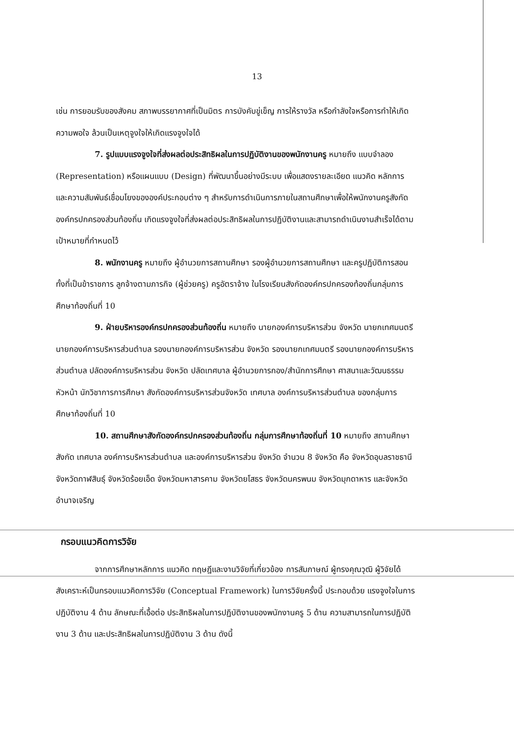13
เช่น การยอมรับของสังคม สภาพบรรยากาศที่เป็นมิตร การบังคับขู่เข็ญ การให้รางวัล หรือกำลังใจหรือการทำให้เกิดความพอใจ ล้วนเป็นเหตุจูงใจให้เกิดแรงจูงใจได้
7. รูปแบบแรงจูงใจที่ส่งผลต่อประสิทธิผลในการปฏิบัติงานของพนักงานครู หมายถึง แบบจำลอง (Representation) หรือแผนแบบ (Design) ที่พัฒนาขึ้นอย่างมีระบบ เพื่อแสดงรายละเอียด แนวคิด หลักการและความสัมพันธ์เชื่อมโยงขององค์ประกอบต่าง ๆ สำหรับการดำเนินการภายในสถานศึกษาเพื่อให้พนักงานครูสังกัดองค์กรปกครองส่วนท้องถิ่น เกิดแรงจูงใจที่ส่งผลต่อประสิทธิผลในการปฏิบัติงานและสามารถดำเนินงานสำเร็จได้ตาม เป้าหมายที่กำหนดไว้
8. พนักงานครู หมายถึง ผู้อำนวยการสถานศึกษา รองผู้อำนวยการสถานศึกษา และครูปฏิบัติการสอนทั้งที่เป็นข้าราชการ ลูกจ้างตามภารกิจ (ผู้ช่วยครู) ครูอัตราจ้าง ในโรงเรียนสังกัดองค์กรปกครองท้องถิ่นกลุ่มการศึกษาท้องถิ่นที่ 10
9. ฝ่ายบริหารองค์กรปกครองส่วนท้องถิ่น หมายถึง นายกองค์การบริหารส่วน จังหวัด นายกเทศมนตรี นายกองค์การบริหารส่วนตำบล รองนายกองค์การบริหารส่วน จังหวัด รองนายกเทศมนตรี รองนายกองค์การบริหารส่วนตำบล ปลัดองค์การบริหารส่วน จังหวัด ปลัดเทศบาล ผู้อำนวยการกอง/สำนักการศึกษา ศาสนาและวัฒนธรรม หัวหน้า นักวิชาการการศึกษา สังกัดองค์การบริหารส่วนจังหวัด เทศบาล องค์การบริหารส่วนตำบล ของกลุ่มการศึกษาท้องถิ่นที่ 10
10. สถานศึกษาสังกัดองค์กรปกครองส่วนท้องถิ่น กลุ่มการศึกษาท้องถิ่นที่ 10 หมายถึง สถานศึกษาสังกัด เทศบาล องค์การบริหารส่วนตำบล และองค์การบริหารส่วน จังหวัด จำนวน 8 จังหวัด คือ จังหวัดอุบลราชธานี จังหวัดกาฬสินธุ์ จังหวัดร้อยเอ็ด จังหวัดมหาสารคาม จังหวัดยโสธร จังหวัดนครพนม จังหวัดมุกดาหาร และจังหวัด อำนาจเจริญ
กรอบแนวคิดการวิจัย
จากการศึกษาหลักการ แนวคิด ทฤษฎีและงานวิจัยที่เกี่ยวข้อง การสัมภาษณ์ ผู้ทรงคุณวุฒิ ผู้วิจัยได้สังเคราะห์เป็นกรอบแนวคิดการวิจัย (Conceptual Framework) ในการวิจัยครั้งนี้ ประกอบด้วย แรงจูงใจในการปฏิบัติงาน 4 ด้าน ลักษณะที่เอื้อต่อ ประสิทธิผลในการปฏิบัติงานของพนักงานครู 5 ด้าน ความสามารถในการปฏิบัติงาน 3 ด้าน และประสิทธิผลในการปฏิบัติงาน 3 ด้าน ดังนี้